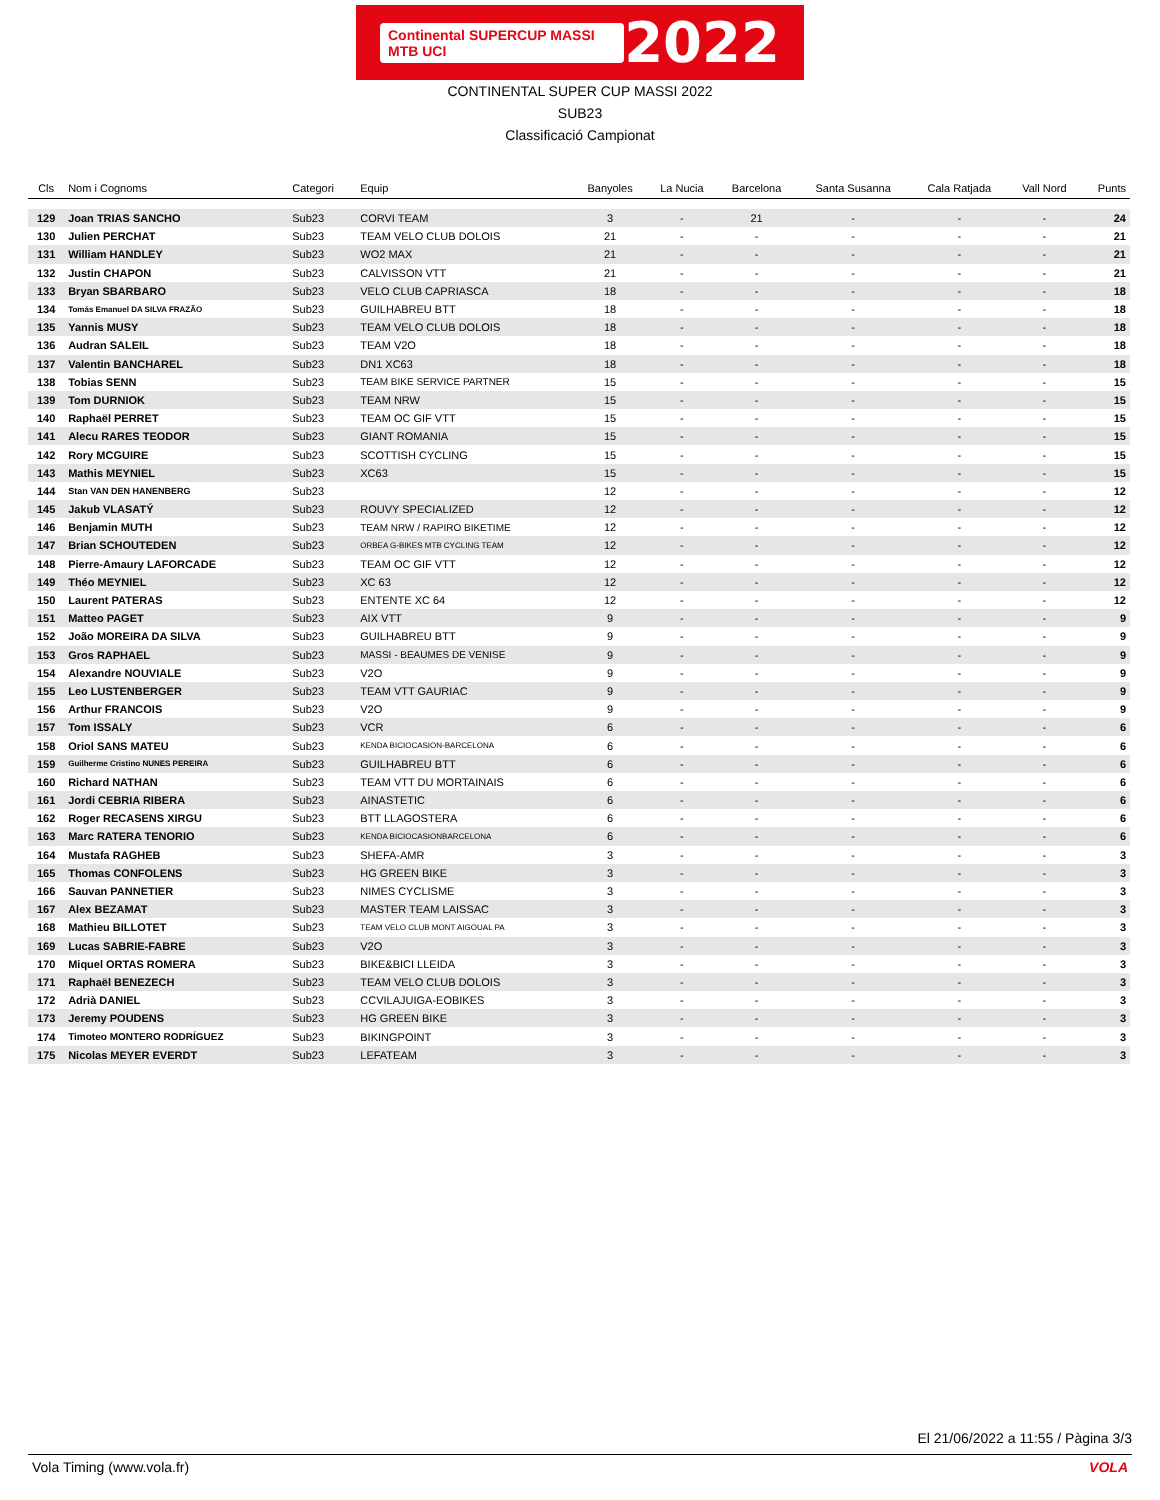Continental SUPERCUP MASSI MTB UCI 2022
CONTINENTAL SUPER CUP MASSI 2022
SUB23
Classificació Campionat
| Cls | Nom i Cognoms | Categori | Equip | Banyoles | La Nucia | Barcelona | Santa Susanna | Cala Ratjada | Vall Nord | Punts |
| --- | --- | --- | --- | --- | --- | --- | --- | --- | --- | --- |
| 129 | Joan TRIAS SANCHO | Sub23 | CORVI TEAM | 3 | - | 21 | - | - | - | 24 |
| 130 | Julien PERCHAT | Sub23 | TEAM VELO CLUB DOLOIS | 21 | - | - | - | - | - | 21 |
| 131 | William HANDLEY | Sub23 | WO2 MAX | 21 | - | - | - | - | - | 21 |
| 132 | Justin CHAPON | Sub23 | CALVISSON VTT | 21 | - | - | - | - | - | 21 |
| 133 | Bryan SBARBARO | Sub23 | VELO CLUB CAPRIASCA | 18 | - | - | - | - | - | 18 |
| 134 | Tomás Emanuel DA SILVA FRAZÃO | Sub23 | GUILHABREU BTT | 18 | - | - | - | - | - | 18 |
| 135 | Yannis MUSY | Sub23 | TEAM VELO CLUB DOLOIS | 18 | - | - | - | - | - | 18 |
| 136 | Audran SALEIL | Sub23 | TEAM V2O | 18 | - | - | - | - | - | 18 |
| 137 | Valentin BANCHAREL | Sub23 | DN1 XC63 | 18 | - | - | - | - | - | 18 |
| 138 | Tobias SENN | Sub23 | TEAM BIKE SERVICE PARTNER | 15 | - | - | - | - | - | 15 |
| 139 | Tom DURNIOK | Sub23 | TEAM NRW | 15 | - | - | - | - | - | 15 |
| 140 | Raphaël PERRET | Sub23 | TEAM OC GIF VTT | 15 | - | - | - | - | - | 15 |
| 141 | Alecu RARES TEODOR | Sub23 | GIANT ROMANIA | 15 | - | - | - | - | - | 15 |
| 142 | Rory MCGUIRE | Sub23 | SCOTTISH CYCLING | 15 | - | - | - | - | - | 15 |
| 143 | Mathis MEYNIEL | Sub23 | XC63 | 15 | - | - | - | - | - | 15 |
| 144 | Stan VAN DEN HANENBERG | Sub23 | | 12 | - | - | - | - | - | 12 |
| 145 | Jakub VLASATÝ | Sub23 | ROUVY SPECIALIZED | 12 | - | - | - | - | - | 12 |
| 146 | Benjamin MUTH | Sub23 | TEAM NRW / RAPIRO BIKETIME | 12 | - | - | - | - | - | 12 |
| 147 | Brian SCHOUTEDEN | Sub23 | ORBEA G-BIKES MTB CYCLING TEAM | 12 | - | - | - | - | - | 12 |
| 148 | Pierre-Amaury LAFORCADE | Sub23 | TEAM OC GIF VTT | 12 | - | - | - | - | - | 12 |
| 149 | Théo MEYNIEL | Sub23 | XC 63 | 12 | - | - | - | - | - | 12 |
| 150 | Laurent PATERAS | Sub23 | ENTENTE XC 64 | 12 | - | - | - | - | - | 12 |
| 151 | Matteo PAGET | Sub23 | AIX VTT | 9 | - | - | - | - | - | 9 |
| 152 | João MOREIRA DA SILVA | Sub23 | GUILHABREU BTT | 9 | - | - | - | - | - | 9 |
| 153 | Gros RAPHAEL | Sub23 | MASSI - BEAUMES DE VENISE | 9 | - | - | - | - | - | 9 |
| 154 | Alexandre NOUVIALE | Sub23 | V2O | 9 | - | - | - | - | - | 9 |
| 155 | Leo LUSTENBERGER | Sub23 | TEAM VTT GAURIAC | 9 | - | - | - | - | - | 9 |
| 156 | Arthur FRANCOIS | Sub23 | V2O | 9 | - | - | - | - | - | 9 |
| 157 | Tom ISSALY | Sub23 | VCR | 6 | - | - | - | - | - | 6 |
| 158 | Oriol SANS MATEU | Sub23 | KENDA BICIOCASION-BARCELONA | 6 | - | - | - | - | - | 6 |
| 159 | Guilherme Cristino NUNES PEREIRA | Sub23 | GUILHABREU BTT | 6 | - | - | - | - | - | 6 |
| 160 | Richard NATHAN | Sub23 | TEAM VTT DU MORTAINAIS | 6 | - | - | - | - | - | 6 |
| 161 | Jordi CEBRIA RIBERA | Sub23 | AINASTETIC | 6 | - | - | - | - | - | 6 |
| 162 | Roger RECASENS XIRGU | Sub23 | BTT LLAGOSTERA | 6 | - | - | - | - | - | 6 |
| 163 | Marc RATERA TENORIO | Sub23 | KENDA BICIOCASIONBARCELONA | 6 | - | - | - | - | - | 6 |
| 164 | Mustafa RAGHEB | Sub23 | SHEFA-AMR | 3 | - | - | - | - | - | 3 |
| 165 | Thomas CONFOLENS | Sub23 | HG GREEN BIKE | 3 | - | - | - | - | - | 3 |
| 166 | Sauvan PANNETIER | Sub23 | NIMES CYCLISME | 3 | - | - | - | - | - | 3 |
| 167 | Alex BEZAMAT | Sub23 | MASTER TEAM LAISSAC | 3 | - | - | - | - | - | 3 |
| 168 | Mathieu BILLOTET | Sub23 | TEAM VELO CLUB MONT AIGOUAL PA | 3 | - | - | - | - | - | 3 |
| 169 | Lucas SABRIE-FABRE | Sub23 | V2O | 3 | - | - | - | - | - | 3 |
| 170 | Miquel ORTAS ROMERA | Sub23 | BIKE&BICI LLEIDA | 3 | - | - | - | - | - | 3 |
| 171 | Raphaël BENEZECH | Sub23 | TEAM VELO CLUB DOLOIS | 3 | - | - | - | - | - | 3 |
| 172 | Adrià DANIEL | Sub23 | CCVILAJUIGA-EOBIKES | 3 | - | - | - | - | - | 3 |
| 173 | Jeremy POUDENS | Sub23 | HG GREEN BIKE | 3 | - | - | - | - | - | 3 |
| 174 | Timoteo MONTERO RODRÍGUEZ | Sub23 | BIKINGPOINT | 3 | - | - | - | - | - | 3 |
| 175 | Nicolas MEYER EVERDT | Sub23 | LEFATEAM | 3 | - | - | - | - | - | 3 |
El 21/06/2022 a 11:55 / Pàgina 3/3
Vola Timing (www.vola.fr) VOLA